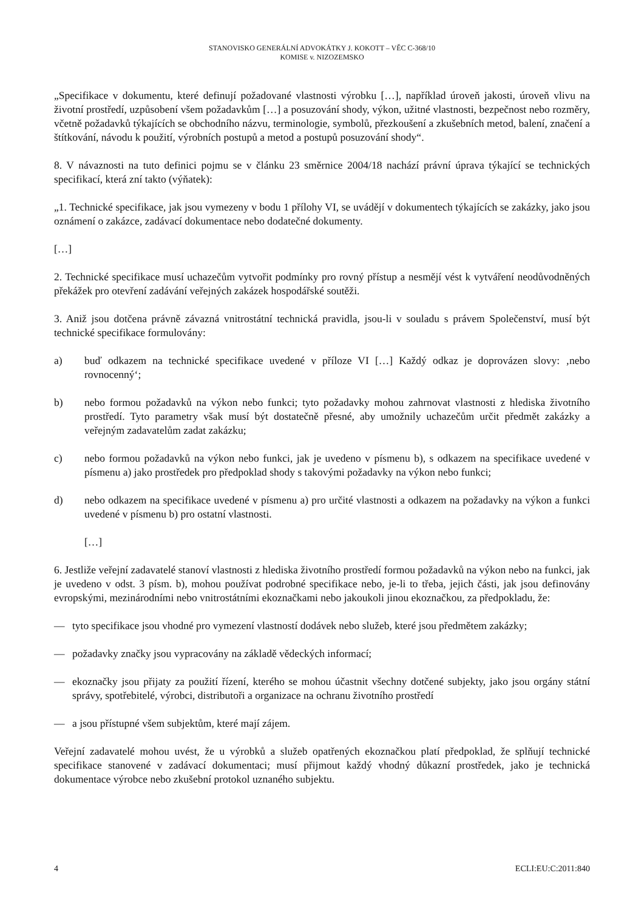STANOVISKO GENERÁLNÍ ADVOKÁTKY J. KOKOTT – VĚC C-368/10
KOMISE v. NIZOZEMSKO
„Specifikace v dokumentu, které definují požadované vlastnosti výrobku […], například úroveň jakosti, úroveň vlivu na životní prostředí, uzpůsobení všem požadavkům […] a posuzování shody, výkon, užitné vlastnosti, bezpečnost nebo rozměry, včetně požadavků týkajících se obchodního názvu, terminologie, symbolů, přezkoušení a zkušebních metod, balení, značení a štítkování, návodu k použití, výrobních postupů a metod a postupů posuzování shody“.
8. V návaznosti na tuto definici pojmu se v článku 23 směrnice 2004/18 nachází právní úprava týkající se technických specifikací, která zní takto (výňatek):
„1. Technické specifikace, jak jsou vymezeny v bodu 1 přílohy VI, se uvádějí v dokumentech týkajících se zakázky, jako jsou oznámení o zakázce, zadávací dokumentace nebo dodatečné dokumenty.
[…]
2. Technické specifikace musí uchazečům vytvořit podmínky pro rovný přístup a nesmějí vést k vytváření neodůvodněných překážek pro otevření zadávání veřejných zakázek hospodářské soutěži.
3. Aniž jsou dotčena právně závazná vnitrostátní technická pravidla, jsou-li v souladu s právem Společenství, musí být technické specifikace formulovány:
a) buď odkazem na technické specifikace uvedené v příloze VI […] Každý odkaz je doprovázen slovy: ‚nebo rovnocenný‘;
b) nebo formou požadavků na výkon nebo funkci; tyto požadavky mohou zahrnovat vlastnosti z hlediska životního prostředí. Tyto parametry však musí být dostatečně přesné, aby umožnily uchazečům určit předmět zakázky a veřejným zadavatelům zadat zakázku;
c) nebo formou požadavků na výkon nebo funkci, jak je uvedeno v písmenu b), s odkazem na specifikace uvedené v písmenu a) jako prostředek pro předpoklad shody s takovými požadavky na výkon nebo funkci;
d) nebo odkazem na specifikace uvedené v písmenu a) pro určité vlastnosti a odkazem na požadavky na výkon a funkci uvedené v písmenu b) pro ostatní vlastnosti.
[…]
6. Jestliže veřejní zadavatelé stanoví vlastnosti z hlediska životního prostředí formou požadavků na výkon nebo na funkci, jak je uvedeno v odst. 3 písm. b), mohou používat podrobné specifikace nebo, je-li to třeba, jejich části, jak jsou definovány evropskými, mezinárodními nebo vnitrostátními ekoznačkami nebo jakoukoli jinou ekoznačkou, za předpokladu, že:
— tyto specifikace jsou vhodné pro vymezení vlastností dodávek nebo služeb, které jsou předmětem zakázky;
— požadavky značky jsou vypracovány na základě vědeckých informací;
— ekoznačky jsou přijaty za použití řízení, kterého se mohou účastnit všechny dotčené subjekty, jako jsou orgány státní správy, spotřebitelé, výrobci, distributoři a organizace na ochranu životního prostředí
— a jsou přístupné všem subjektům, které mají zájem.
Veřejní zadavatelé mohou uvést, že u výrobků a služeb opatřených ekoznačkou platí předpoklad, že splňují technické specifikace stanovené v zadávací dokumentaci; musí přijmout každý vhodný důkazní prostředek, jako je technická dokumentace výrobce nebo zkušební protokol uznaného subjektu.
4 ECLI:EU:C:2011:840